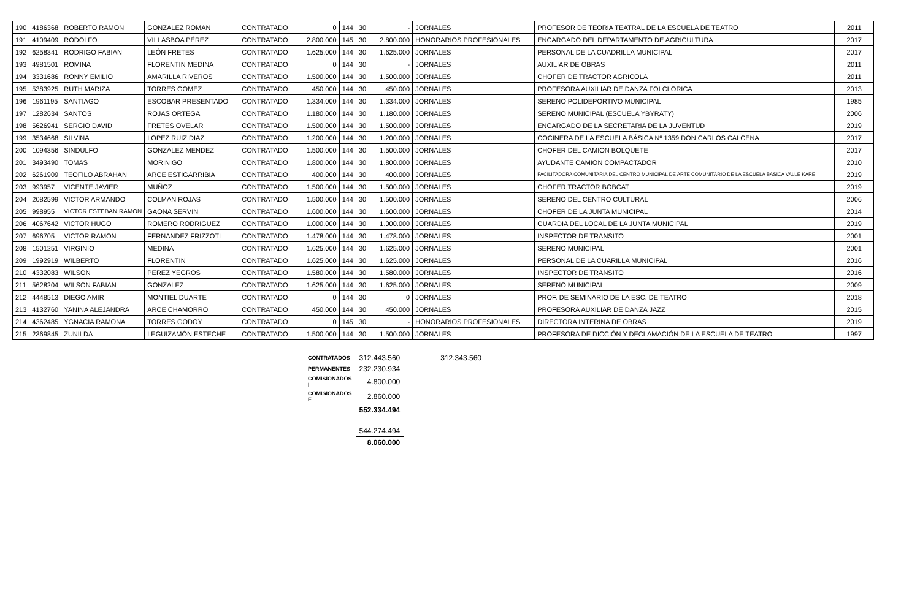| 190 | 4186368 | ROBERTO RAMON | GONZALEZ ROMAN | CONTRATADO | 0 | 144 | 30 | - | JORNALES | PROFESOR DE TEORIA TEATRAL DE LA ESCUELA DE TEATRO | 2011 |
| 191 | 4109409 | RODOLFO | VILLASBOA PÉREZ | CONTRATADO | 2.800.000 | 145 | 30 | 2.800.000 | HONORARIOS PROFESIONALES | ENCARGADO DEL DEPARTAMENTO DE AGRICULTURA | 2017 |
| 192 | 6258341 | RODRIGO FABIAN | LEÓN FRETES | CONTRATADO | 1.625.000 | 144 | 30 | 1.625.000 | JORNALES | PERSONAL DE LA CUADRILLA MUNICIPAL | 2017 |
| 193 | 4981501 | ROMINA | FLORENTIN MEDINA | CONTRATADO | 0 | 144 | 30 | - | JORNALES | AUXILIAR DE OBRAS | 2011 |
| 194 | 3331686 | RONNY EMILIO | AMARILLA RIVEROS | CONTRATADO | 1.500.000 | 144 | 30 | 1.500.000 | JORNALES | CHOFER DE TRACTOR AGRICOLA | 2011 |
| 195 | 5383925 | RUTH MARIZA | TORRES GOMEZ | CONTRATADO | 450.000 | 144 | 30 | 450.000 | JORNALES | PROFESORA AUXILIAR DE DANZA FOLCLORICA | 2013 |
| 196 | 1961195 | SANTIAGO | ESCOBAR PRESENTADO | CONTRATADO | 1.334.000 | 144 | 30 | 1.334.000 | JORNALES | SERENO POLIDEPORTIVO MUNICIPAL | 1985 |
| 197 | 1282634 | SANTOS | ROJAS ORTEGA | CONTRATADO | 1.180.000 | 144 | 30 | 1.180.000 | JORNALES | SERENO MUNICIPAL (ESCUELA YBYRATY) | 2006 |
| 198 | 5626941 | SERGIO DAVID | FRETES OVELAR | CONTRATADO | 1.500.000 | 144 | 30 | 1.500.000 | JORNALES | ENCARGADO DE LA SECRETARIA DE LA JUVENTUD | 2019 |
| 199 | 3534668 | SILVINA | LOPEZ RUIZ DIAZ | CONTRATADO | 1.200.000 | 144 | 30 | 1.200.000 | JORNALES | COCINERA DE LA ESCUELA BÁSICA Nº 1359 DON CARLOS CALCENA | 2017 |
| 200 | 1094356 | SINDULFO | GONZALEZ MENDEZ | CONTRATADO | 1.500.000 | 144 | 30 | 1.500.000 | JORNALES | CHOFER DEL CAMION BOLQUETE | 2017 |
| 201 | 3493490 | TOMAS | MORINIGO | CONTRATADO | 1.800.000 | 144 | 30 | 1.800.000 | JORNALES | AYUDANTE CAMION COMPACTADOR | 2010 |
| 202 | 6261909 | TEOFILO ABRAHAN | ARCE ESTIGARRIBIA | CONTRATADO | 400.000 | 144 | 30 | 400.000 | JORNALES | FACILITADORA COMUNITARIA DEL CENTRO MUNICIPAL DE ARTE COMUNITARIO DE LA ESCUELA BASICA VALLE KARE | 2019 |
| 203 | 993957 | VICENTE JAVIER | MUÑOZ | CONTRATADO | 1.500.000 | 144 | 30 | 1.500.000 | JORNALES | CHOFER TRACTOR BOBCAT | 2019 |
| 204 | 2082599 | VICTOR ARMANDO | COLMAN ROJAS | CONTRATADO | 1.500.000 | 144 | 30 | 1.500.000 | JORNALES | SERENO DEL CENTRO CULTURAL | 2006 |
| 205 | 998955 | VICTOR ESTEBAN RAMON | GAONA SERVIN | CONTRATADO | 1.600.000 | 144 | 30 | 1.600.000 | JORNALES | CHOFER DE LA JUNTA MUNICIPAL | 2014 |
| 206 | 4067642 | VICTOR HUGO | ROMERO RODRIGUEZ | CONTRATADO | 1.000.000 | 144 | 30 | 1.000.000 | JORNALES | GUARDIA DEL LOCAL DE LA JUNTA MUNICIPAL | 2019 |
| 207 | 696705 | VICTOR RAMON | FERNANDEZ FRIZZOTI | CONTRATADO | 1.478.000 | 144 | 30 | 1.478.000 | JORNALES | INSPECTOR DE TRANSITO | 2001 |
| 208 | 1501251 | VIRGINIO | MEDINA | CONTRATADO | 1.625.000 | 144 | 30 | 1.625.000 | JORNALES | SERENO MUNICIPAL | 2001 |
| 209 | 1992919 | WILBERTO | FLORENTIN | CONTRATADO | 1.625.000 | 144 | 30 | 1.625.000 | JORNALES | PERSONAL DE LA CUARILLA MUNICIPAL | 2016 |
| 210 | 4332083 | WILSON | PEREZ YEGROS | CONTRATADO | 1.580.000 | 144 | 30 | 1.580.000 | JORNALES | INSPECTOR DE TRANSITO | 2016 |
| 211 | 5628204 | WILSON FABIAN | GONZALEZ | CONTRATADO | 1.625.000 | 144 | 30 | 1.625.000 | JORNALES | SERENO MUNICIPAL | 2009 |
| 212 | 4448513 | DIEGO AMIR | MONTIEL DUARTE | CONTRATADO | 0 | 144 | 30 | 0 | JORNALES | PROF. DE SEMINARIO DE LA ESC. DE TEATRO | 2018 |
| 213 | 4132760 | YANINA ALEJANDRA | ARCE CHAMORRO | CONTRATADO | 450.000 | 144 | 30 | 450.000 | JORNALES | PROFESORA AUXILIAR DE DANZA JAZZ | 2015 |
| 214 | 4362485 | YGNACIA RAMONA | TORRES GODOY | CONTRATADO | 0 | 145 | 30 | - | HONORARIOS PROFESIONALES | DIRECTORA INTERINA DE OBRAS | 2019 |
| 215 | 2369845 | ZUNILDA | LEGUIZAMÓN ESTECHE | CONTRATADO | 1.500.000 | 144 | 30 | 1.500.000 | JORNALES | PROFESORA DE DICCIÓN Y DECLAMACIÓN DE LA ESCUELA DE TEATRO | 1997 |
| CONTRATADOS | 312.443.560 | 312.343.560 |
| PERMANENTES | 232.230.934 | |
| COMISIONADOS I | 4.800.000 | |
| COMISIONADOS E | 2.860.000 | |
| | 552.334.494 | |
| | 544.274.494 | |
| | 8.060.000 | |